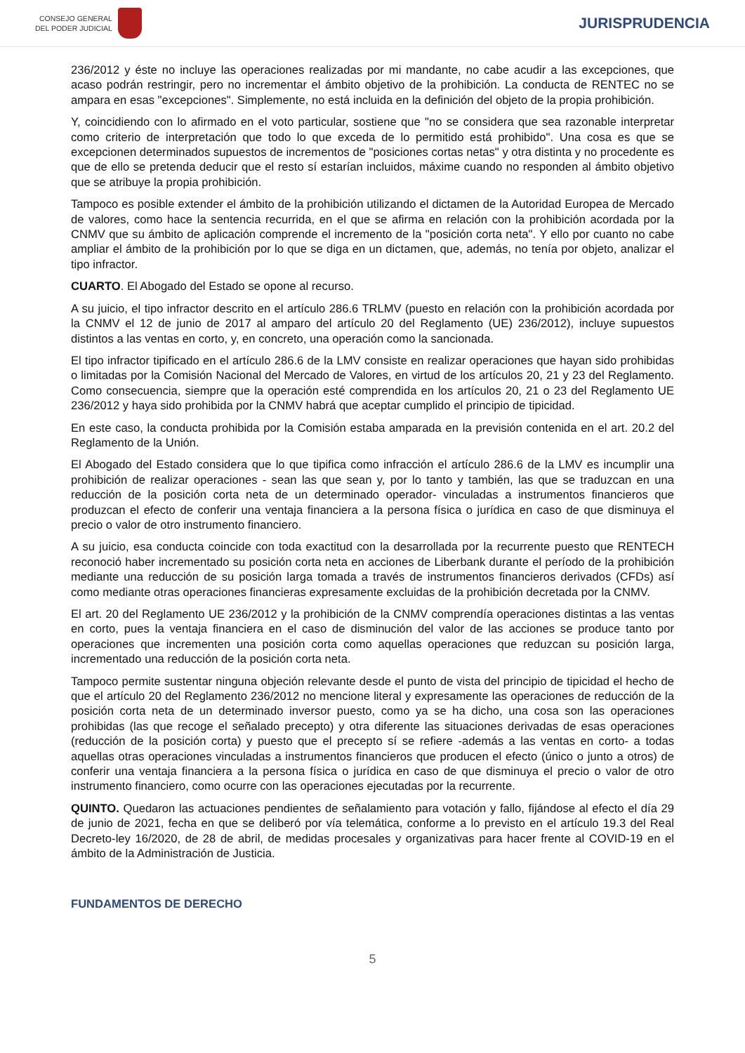CONSEJO GENERAL
DEL PODER JUDICIAL
JURISPRUDENCIA
236/2012 y éste no incluye las operaciones realizadas por mi mandante, no cabe acudir a las excepciones, que acaso podrán restringir, pero no incrementar el ámbito objetivo de la prohibición. La conducta de RENTEC no se ampara en esas "excepciones". Simplemente, no está incluida en la definición del objeto de la propia prohibición.
Y, coincidiendo con lo afirmado en el voto particular, sostiene que "no se considera que sea razonable interpretar como criterio de interpretación que todo lo que exceda de lo permitido está prohibido". Una cosa es que se excepcionen determinados supuestos de incrementos de "posiciones cortas netas" y otra distinta y no procedente es que de ello se pretenda deducir que el resto sí estarían incluidos, máxime cuando no responden al ámbito objetivo que se atribuye la propia prohibición.
Tampoco es posible extender el ámbito de la prohibición utilizando el dictamen de la Autoridad Europea de Mercado de valores, como hace la sentencia recurrida, en el que se afirma en relación con la prohibición acordada por la CNMV que su ámbito de aplicación comprende el incremento de la "posición corta neta". Y ello por cuanto no cabe ampliar el ámbito de la prohibición por lo que se diga en un dictamen, que, además, no tenía por objeto, analizar el tipo infractor.
CUARTO. El Abogado del Estado se opone al recurso.
A su juicio, el tipo infractor descrito en el artículo 286.6 TRLMV (puesto en relación con la prohibición acordada por la CNMV el 12 de junio de 2017 al amparo del artículo 20 del Reglamento (UE) 236/2012), incluye supuestos distintos a las ventas en corto, y, en concreto, una operación como la sancionada.
El tipo infractor tipificado en el artículo 286.6 de la LMV consiste en realizar operaciones que hayan sido prohibidas o limitadas por la Comisión Nacional del Mercado de Valores, en virtud de los artículos 20, 21 y 23 del Reglamento. Como consecuencia, siempre que la operación esté comprendida en los artículos 20, 21 o 23 del Reglamento UE 236/2012 y haya sido prohibida por la CNMV habrá que aceptar cumplido el principio de tipicidad.
En este caso, la conducta prohibida por la Comisión estaba amparada en la previsión contenida en el art. 20.2 del Reglamento de la Unión.
El Abogado del Estado considera que lo que tipifica como infracción el artículo 286.6 de la LMV es incumplir una prohibición de realizar operaciones - sean las que sean y, por lo tanto y también, las que se traduzcan en una reducción de la posición corta neta de un determinado operador- vinculadas a instrumentos financieros que produzcan el efecto de conferir una ventaja financiera a la persona física o jurídica en caso de que disminuya el precio o valor de otro instrumento financiero.
A su juicio, esa conducta coincide con toda exactitud con la desarrollada por la recurrente puesto que RENTECH reconoció haber incrementado su posición corta neta en acciones de Liberbank durante el período de la prohibición mediante una reducción de su posición larga tomada a través de instrumentos financieros derivados (CFDs) así como mediante otras operaciones financieras expresamente excluidas de la prohibición decretada por la CNMV.
El art. 20 del Reglamento UE 236/2012 y la prohibición de la CNMV comprendía operaciones distintas a las ventas en corto, pues la ventaja financiera en el caso de disminución del valor de las acciones se produce tanto por operaciones que incrementen una posición corta como aquellas operaciones que reduzcan su posición larga, incrementado una reducción de la posición corta neta.
Tampoco permite sustentar ninguna objeción relevante desde el punto de vista del principio de tipicidad el hecho de que el artículo 20 del Reglamento 236/2012 no mencione literal y expresamente las operaciones de reducción de la posición corta neta de un determinado inversor puesto, como ya se ha dicho, una cosa son las operaciones prohibidas (las que recoge el señalado precepto) y otra diferente las situaciones derivadas de esas operaciones (reducción de la posición corta) y puesto que el precepto sí se refiere -además a las ventas en corto- a todas aquellas otras operaciones vinculadas a instrumentos financieros que producen el efecto (único o junto a otros) de conferir una ventaja financiera a la persona física o jurídica en caso de que disminuya el precio o valor de otro instrumento financiero, como ocurre con las operaciones ejecutadas por la recurrente.
QUINTO. Quedaron las actuaciones pendientes de señalamiento para votación y fallo, fijándose al efecto el día 29 de junio de 2021, fecha en que se deliberó por vía telemática, conforme a lo previsto en el artículo 19.3 del Real Decreto-ley 16/2020, de 28 de abril, de medidas procesales y organizativas para hacer frente al COVID-19 en el ámbito de la Administración de Justicia.
FUNDAMENTOS DE DERECHO
5